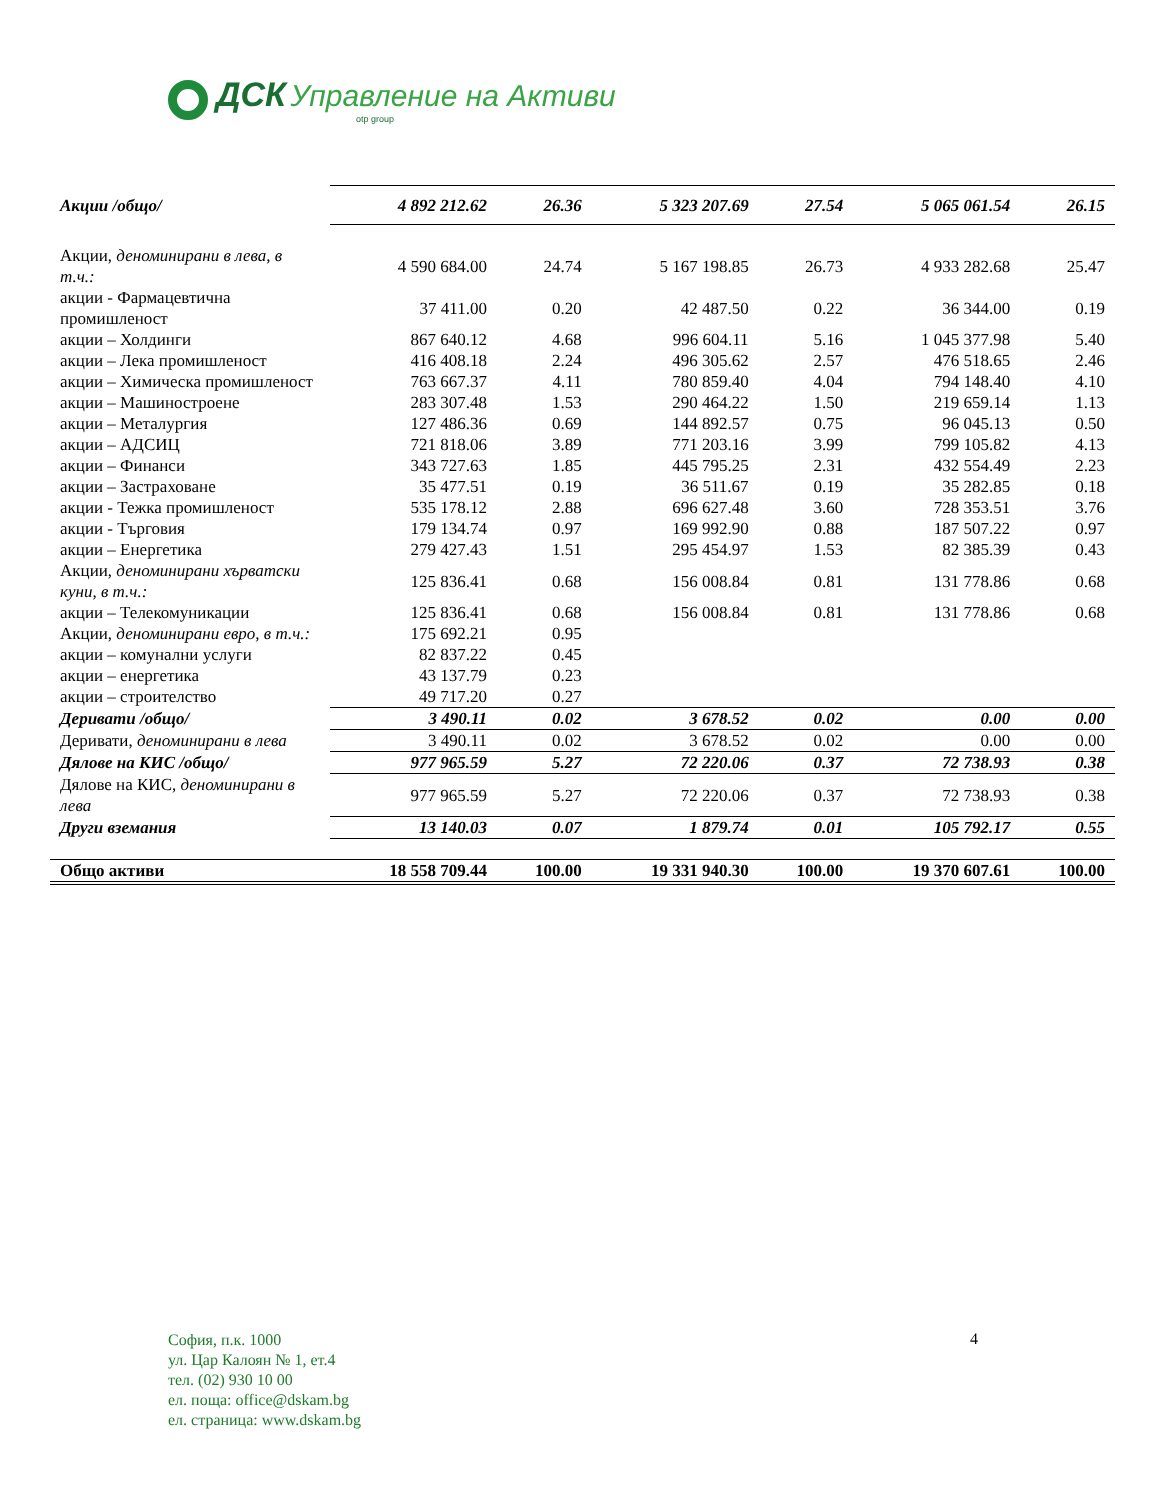ДСК Управление на Активи
otp group
| Акции /общо/ | 4 892 212.62 | 26.36 | 5 323 207.69 | 27.54 | 5 065 061.54 | 26.15 |
| Акции, деноминирани в лева, в т.ч.: | 4 590 684.00 | 24.74 | 5 167 198.85 | 26.73 | 4 933 282.68 | 25.47 |
| акции - Фармацевтична промишленост | 37 411.00 | 0.20 | 42 487.50 | 0.22 | 36 344.00 | 0.19 |
| акции – Холдинги | 867 640.12 | 4.68 | 996 604.11 | 5.16 | 1 045 377.98 | 5.40 |
| акции – Лека промишленост | 416 408.18 | 2.24 | 496 305.62 | 2.57 | 476 518.65 | 2.46 |
| акции – Химическа промишленост | 763 667.37 | 4.11 | 780 859.40 | 4.04 | 794 148.40 | 4.10 |
| акции – Машиностроене | 283 307.48 | 1.53 | 290 464.22 | 1.50 | 219 659.14 | 1.13 |
| акции – Металургия | 127 486.36 | 0.69 | 144 892.57 | 0.75 | 96 045.13 | 0.50 |
| акции – АДСИЦ | 721 818.06 | 3.89 | 771 203.16 | 3.99 | 799 105.82 | 4.13 |
| акции – Финанси | 343 727.63 | 1.85 | 445 795.25 | 2.31 | 432 554.49 | 2.23 |
| акции – Застраховане | 35 477.51 | 0.19 | 36 511.67 | 0.19 | 35 282.85 | 0.18 |
| акции - Тежка промишленост | 535 178.12 | 2.88 | 696 627.48 | 3.60 | 728 353.51 | 3.76 |
| акции - Търговия | 179 134.74 | 0.97 | 169 992.90 | 0.88 | 187 507.22 | 0.97 |
| акции – Енергетика | 279 427.43 | 1.51 | 295 454.97 | 1.53 | 82 385.39 | 0.43 |
| Акции, деноминирани хърватски куни, в т.ч.: | 125 836.41 | 0.68 | 156 008.84 | 0.81 | 131 778.86 | 0.68 |
| акции – Телекомуникации | 125 836.41 | 0.68 | 156 008.84 | 0.81 | 131 778.86 | 0.68 |
| Акции, деноминирани евро, в т.ч.: | 175 692.21 | 0.95 | | | | |
| акции – комунални услуги | 82 837.22 | 0.45 | | | | |
| акции – енергетика | 43 137.79 | 0.23 | | | | |
| акции – строителство | 49 717.20 | 0.27 | | | | |
| Деривати /общо/ | 3 490.11 | 0.02 | 3 678.52 | 0.02 | 0.00 | 0.00 |
| Деривати, деноминирани в лева | 3 490.11 | 0.02 | 3 678.52 | 0.02 | 0.00 | 0.00 |
| Дялове на КИС /общо/ | 977 965.59 | 5.27 | 72 220.06 | 0.37 | 72 738.93 | 0.38 |
| Дялове на КИС, деноминирани в лева | 977 965.59 | 5.27 | 72 220.06 | 0.37 | 72 738.93 | 0.38 |
| Други вземания | 13 140.03 | 0.07 | 1 879.74 | 0.01 | 105 792.17 | 0.55 |
| Общо активи | 18 558 709.44 | 100.00 | 19 331 940.30 | 100.00 | 19 370 607.61 | 100.00 |
София, п.к. 1000
ул. Цар Калоян № 1, ет.4
тел. (02) 930 10 00
ел. поща: office@dskam.bg
ел. страница: www.dskam.bg
4